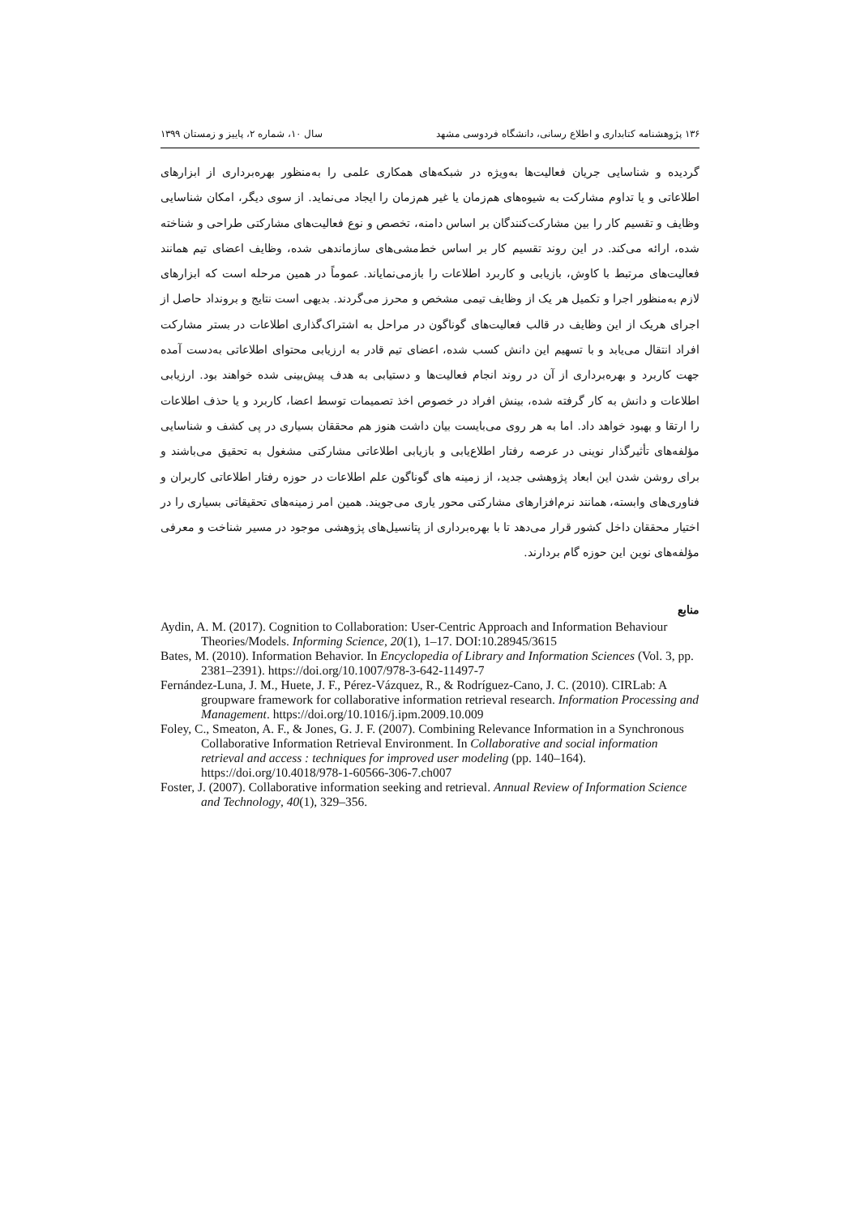۱۳۶ پژوهشنامه کتابداری و اطلاع رسانی، دانشگاه فردوسی مشهد سال ۱۰، شماره ۲، پاییز و زمستان ۱۳۹۹
گردیده و شناسایی جریان فعالیت‌ها به‌ویژه در شبکه‌های همکاری علمی را به‌منظور بهره‌برداری از ابزارهای اطلاعاتی و یا تداوم مشارکت به شیوه‌های هم‌زمان یا غیر هم‌زمان را ایجاد می‌نماید. از سوی دیگر، امکان شناسایی وظایف و تقسیم کار را بین مشارکت‌کنندگان بر اساس دامنه، تخصص و نوع فعالیت‌های مشارکتی طراحی و شناخته شده، ارائه می‌کند. در این روند تقسیم کار بر اساس خط‌مشی‌های سازماندهی شده، وظایف اعضای تیم همانند فعالیت‌های مرتبط با کاوش، بازیابی و کاربرد اطلاعات را بازمی‌نمایاند. عموماً در همین مرحله است که ابزارهای لازم به‌منظور اجرا و تکمیل هر یک از وظایف تیمی مشخص و محرز می‌گردند. بدیهی است نتایج و برونداد حاصل از اجرای هریک از این وظایف در قالب فعالیت‌های گوناگون در مراحل به اشتراک‌گذاری اطلاعات در بستر مشارکت افراد انتقال می‌یابد و با تسهیم این دانش کسب شده، اعضای تیم قادر به ارزیابی محتوای اطلاعاتی به‌دست آمده جهت کاربرد و بهره‌برداری از آن در روند انجام فعالیت‌ها و دستیابی به هدف پیش‌بینی شده خواهند بود. ارزیابی اطلاعات و دانش به کار گرفته شده، بینش افراد در خصوص اخذ تصمیمات توسط اعضا، کاربرد و یا حذف اطلاعات را ارتقا و بهبود خواهد داد. اما به هر روی می‌بایست بیان داشت هنوز هم محققان بسیاری در پی کشف و شناسایی مؤلفه‌های تأثیرگذار نوینی در عرصه رفتار اطلاع‌یابی و بازیابی اطلاعاتی مشارکتی مشغول به تحقیق می‌باشند و برای روشن شدن این ابعاد پژوهشی جدید، از زمینه های گوناگون علم اطلاعات در حوزه رفتار اطلاعاتی کاربران و فناوری‌های وابسته، همانند نرم‌افزارهای مشارکتی محور یاری می‌جویند. همین امر زمینه‌های تحقیقاتی بسیاری را در اختیار محققان داخل کشور قرار می‌دهد تا با بهره‌برداری از پتانسیل‌های پژوهشی موجود در مسیر شناخت و معرفی مؤلفه‌های نوین این حوزه گام بردارند.
منابع
Aydin, A. M. (2017). Cognition to Collaboration: User-Centric Approach and Information Behaviour Theories/Models. Informing Science, 20(1), 1–17. DOI:10.28945/3615
Bates, M. (2010). Information Behavior. In Encyclopedia of Library and Information Sciences (Vol. 3, pp. 2381–2391). https://doi.org/10.1007/978-3-642-11497-7
Fernández-Luna, J. M., Huete, J. F., Pérez-Vázquez, R., & Rodríguez-Cano, J. C. (2010). CIRLab: A groupware framework for collaborative information retrieval research. Information Processing and Management. https://doi.org/10.1016/j.ipm.2009.10.009
Foley, C., Smeaton, A. F., & Jones, G. J. F. (2007). Combining Relevance Information in a Synchronous Collaborative Information Retrieval Environment. In Collaborative and social information retrieval and access : techniques for improved user modeling (pp. 140–164). https://doi.org/10.4018/978-1-60566-306-7.ch007
Foster, J. (2007). Collaborative information seeking and retrieval. Annual Review of Information Science and Technology, 40(1), 329–356.